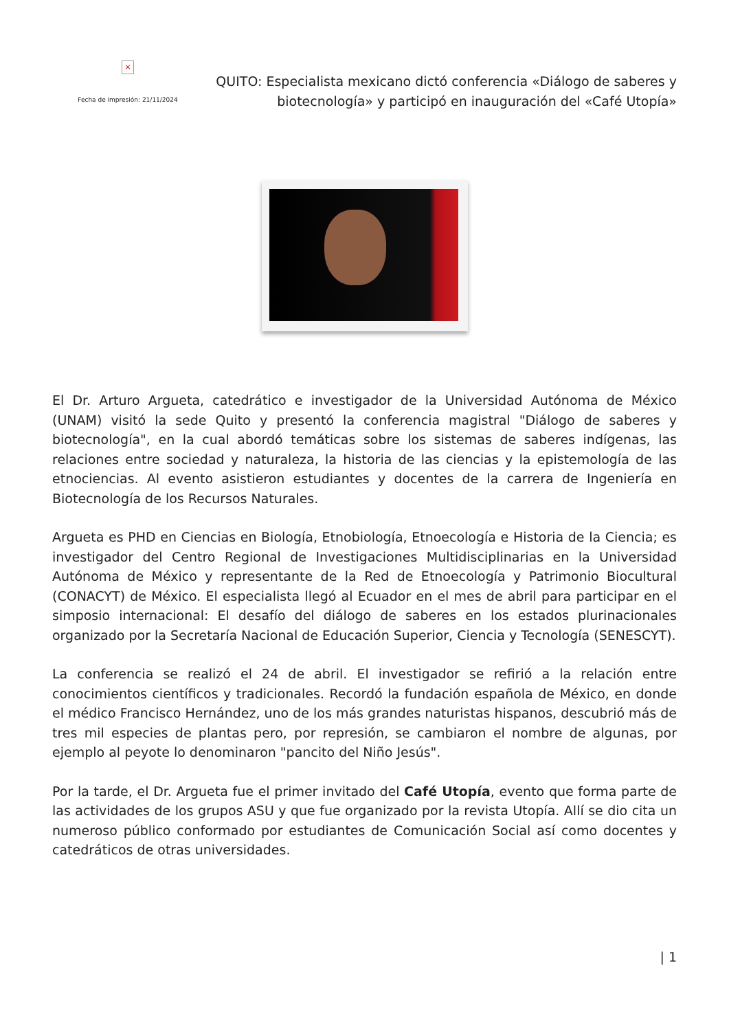×
Fecha de impresión: 21/11/2024
QUITO: Especialista mexicano dictó conferencia «Diálogo de saberes y biotecnología» y participó en inauguración del «Café Utopía»
El Dr. Arturo Argueta, catedrático e investigador de la Universidad Autónoma de México (UNAM) visitó la sede Quito y presentó la conferencia magistral "Diálogo de saberes y biotecnología", en la cual abordó temáticas sobre los sistemas de saberes indígenas, las relaciones entre sociedad y naturaleza, la historia de las ciencias y la epistemología de las etnociencias. Al evento asistieron estudiantes y docentes de la carrera de Ingeniería en Biotecnología de los Recursos Naturales.
Argueta es PHD en Ciencias en Biología, Etnobiología, Etnoecología e Historia de la Ciencia; es investigador del Centro Regional de Investigaciones Multidisciplinarias en la Universidad Autónoma de México y representante de la Red de Etnoecología y Patrimonio Biocultural (CONACYT) de México. El especialista llegó al Ecuador en el mes de abril para participar en el simposio internacional: El desafío del diálogo de saberes en los estados plurinacionales organizado por la Secretaría Nacional de Educación Superior, Ciencia y Tecnología (SENESCYT).
La conferencia se realizó el 24 de abril. El investigador se refirió a la relación entre conocimientos científicos y tradicionales. Recordó la fundación española de México, en donde el médico Francisco Hernández, uno de los más grandes naturistas hispanos, descubrió más de tres mil especies de plantas pero, por represión, se cambiaron el nombre de algunas, por ejemplo al peyote lo denominaron "pancito del Niño Jesús".
Por la tarde, el Dr. Argueta fue el primer invitado del Café Utopía, evento que forma parte de las actividades de los grupos ASU y que fue organizado por la revista Utopía. Allí se dio cita un numeroso público conformado por estudiantes de Comunicación Social así como docentes y catedráticos de otras universidades.
| 1